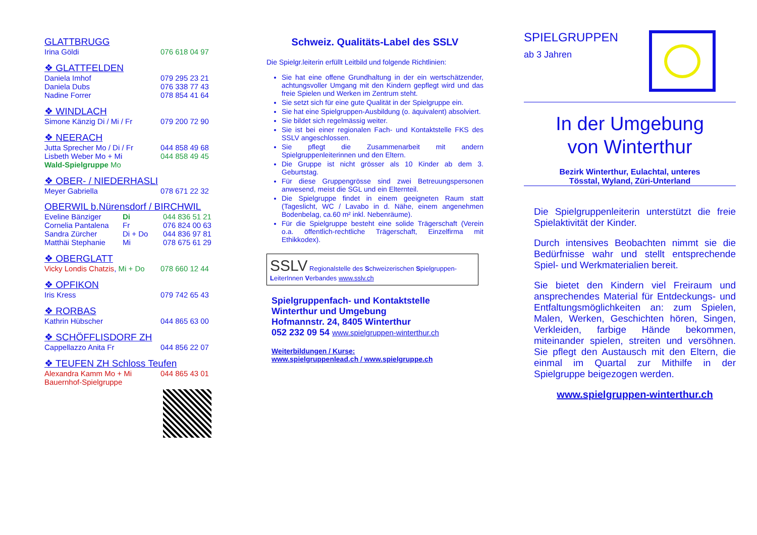GLATTBRUGG
Irina Göldi 076 618 04 97
❖ GLATTFELDEN
Daniela Imhof 079 295 23 21
Daniela Dubs 076 338 77 43
Nadine Forrer 078 854 41 64
❖ WINDLACH
Simone Känzig Di / Mi / Fr 079 200 72 90
❖ NEERACH
Jutta Sprecher Mo / Di / Fr 044 858 49 68
Lisbeth Weber Mo + Mi 044 858 49 45
Wald-Spielgruppe Mo
❖ OBER- / NIEDERHASLI
Meyer Gabriella 078 671 22 32
OBERWIL b.Nürensdorf / BIRCHWIL
Eveline Bänziger Di 044 836 51 21
Cornelia Pantalena Fr 076 824 00 63
Sandra Zürcher Di + Do 044 836 97 81
Matthäi Stephanie Mi 078 675 61 29
❖ OBERGLATT
Vicky Londis Chatzis, Mi + Do 078 660 12 44
❖ OPFIKON
Iris Kress 079 742 65 43
❖ RORBAS
Kathrin Hübscher 044 865 63 00
❖ SCHÖFFLISDORF ZH
Cappellazzo Anita Fr 044 856 22 07
❖ TEUFEN ZH Schloss Teufen
Alexandra Kamm Mo + Mi 044 865 43 01
Bauernhof-Spielgruppe
Schweiz. Qualitäts-Label des SSLV
Die Spielgr.leiterin erfüllt Leitbild und folgende Richtlinien:
Sie hat eine offene Grundhaltung in der ein wertschätzender, achtungsvoller Umgang mit den Kindern gepflegt wird und das freie Spielen und Werken im Zentrum steht.
Sie setzt sich für eine gute Qualität in der Spielgruppe ein.
Sie hat eine Spielgruppen-Ausbildung (o. äquivalent) absolviert.
Sie bildet sich regelmässig weiter.
Sie ist bei einer regionalen Fach- und Kontaktstelle FKS des SSLV angeschlossen.
Sie pflegt die Zusammenarbeit mit andern Spielgruppenleiterinnen und den Eltern.
Die Gruppe ist nicht grösser als 10 Kinder ab dem 3. Geburtstag.
Für diese Gruppengrösse sind zwei Betreuungspersonen anwesend, meist die SGL und ein Elternteil.
Die Spielgruppe findet in einem geeigneten Raum statt (Tageslicht, WC / Lavabo in d. Nähe, einem angenehmen Bodenbelag, ca.60 m² inkl. Nebenräume).
Für die Spielgruppe besteht eine solide Trägerschaft (Verein o.a. öffentlich-rechtliche Trägerschaft, Einzelfirma mit Ethikkodex).
SSLV Regionalstelle des Schweizerischen Spielgruppen-LeiterInnen Verbandes www.sslv.ch
Spielgruppenfach- und Kontaktstelle
Winterthur und Umgebung
Hofmannstr. 24, 8405 Winterthur
052 232 09 54 www.spielgruppen-winterthur.ch
Weiterbildungen / Kurse:
www.spielgruppenlead.ch / www.spielgruppe.ch
SPIELGRUPPEN
ab 3 Jahren
In der Umgebung
von Winterthur
Bezirk Winterthur, Eulachtal, unteres
Tösstal, Wyland, Züri-Unterland
Die Spielgruppenleiterin unterstützt die freie Spielaktivität der Kinder.
Durch intensives Beobachten nimmt sie die Bedürfnisse wahr und stellt entsprechende Spiel- und Werkmaterialien bereit.
Sie bietet den Kindern viel Freiraum und ansprechendes Material für Entdeckungs- und Entfaltungsmöglichkeiten an: zum Spielen, Malen, Werken, Geschichten hören, Singen, Verkleiden, farbige Hände bekommen, miteinander spielen, streiten und versöhnen. Sie pflegt den Austausch mit den Eltern, die einmal im Quartal zur Mithilfe in der Spielgruppe beigezogen werden.
www.spielgruppen-winterthur.ch